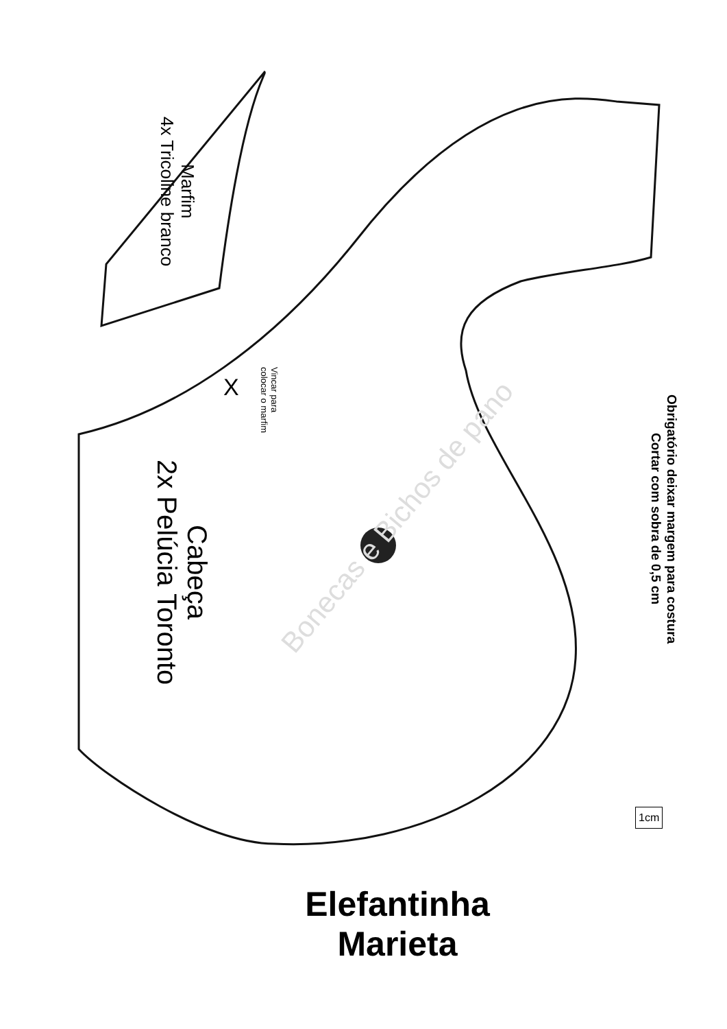Bonecas e Bichos de pano
Marfim
4x Tricoline branco
Vincar para
colocar o marfim
X
Cabeça
2x Pelúcia Toronto
Obrigatório deixar margem para costura
Cortar com sobra de 0,5 cm
1cm
Elefantinha
Marieta